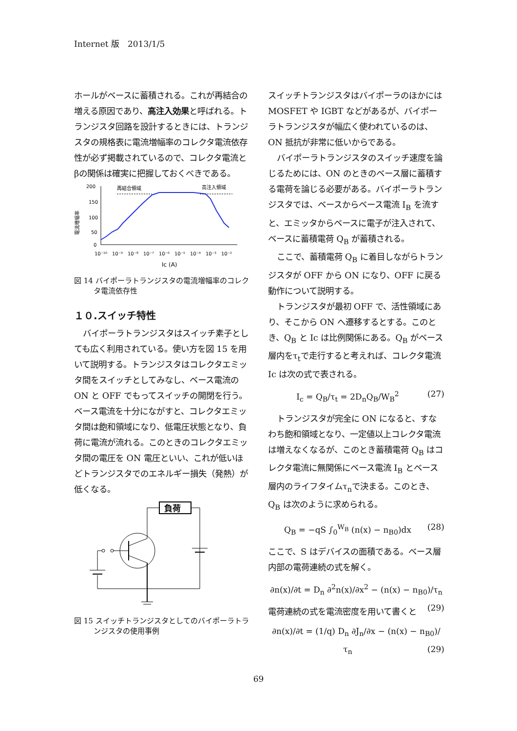Internet 版　2013/1/5
ホールがベースに蓄積される。これが再結合の増える原因であり、高注入効果と呼ばれる。トランジスタ回路を設計するときには、トランジスタの規格表に電流増幅率のコレクタ電流依存性が必ず掲載されているので、コレクタ電流とβの関係は確実に把握しておくべきである。
電流増幅率
200
150
100
50
0
再結合領域
高注入領域
10⁻¹⁰
10⁻⁹
10⁻⁸
10⁻⁷
10⁻⁶
10⁻⁵
10⁻⁴
10⁻³
10⁻²
Ic (A)
図 14 バイポーラトランジスタの電流増幅率のコレクタ電流依存性
１０.スイッチ特性
バイポーラトランジスタはスイッチ素子としても広く利用されている。使い方を図 15 を用いて説明する。トランジスタはコレクタエミッタ間をスイッチとしてみなし、ベース電流の ON と OFF でもってスイッチの開閉を行う。ベース電流を十分にながすと、コレクタエミッタ間は飽和領域になり、低電圧状態となり、負荷に電流が流れる。このときのコレクタエミッタ間の電圧を ON 電圧といい、これが低いほどトランジスタでのエネルギー損失（発熱）が低くなる。
負荷
図 15 スイッチトランジスタとしてのバイポーラトランジスタの使用事例
スイッチトランジスタはバイポーラのほかには MOSFET や IGBT などがあるが、バイポーラトランジスタが幅広く使われているのは、ON 抵抗が非常に低いからである。
バイポーラトランジスタのスイッチ速度を論じるためには、ON のときのベース層に蓄積する電荷を論じる必要がある。バイポーラトランジスタでは、ベースからベース電流 I<sub>B</sub> を流すと、エミッタからベースに電子が注入されて、ベースに蓄積電荷 Q<sub>B</sub> が蓄積される。
ここで、蓄積電荷 Q<sub>B</sub> に着目しながらトランジスタが OFF から ON になり、OFF に戻る動作について説明する。
トランジスタが最初 OFF で、活性領域にあり、そこから ON へ遷移するとする。このとき、Q<sub>B</sub> と Ic は比例関係にある。Q<sub>B</sub> がベース層内をτ<sub>t</sub>で走行すると考えれば、コレクタ電流 Ic は次の式で表される。
I<sub>c</sub> = Q<sub>B</sub>/τ<sub>t</sub> = 2D<sub>n</sub>Q<sub>B</sub>/W<sub>B</sub><sup>2</sup> (27)
トランジスタが完全に ON になると、すなわち飽和領域となり、一定値以上コレクタ電流は増えなくなるが、このとき蓄積電荷 Q<sub>B</sub> はコレクタ電流に無関係にベース電流 I<sub>B</sub> とベース層内のライフタイムτ<sub>n</sub>で決まる。このとき、Q<sub>B</sub> は次のように求められる。
Q<sub>B</sub> = −qS ∫<sub>0</sub><sup>W<sub>B</sub></sup> (n(x) − n<sub>B0</sub>)dx (28)
ここで、S はデバイスの面積である。ベース層内部の電荷連続の式を解く。
∂n(x)/∂t = D<sub>n</sub> ∂<sup>2</sup>n(x)/∂x<sup>2</sup> − (n(x) − n<sub>B0</sub>)/τ<sub>n</sub> (29)
電荷連続の式を電流密度を用いて書くと
∂n(x)/∂t = (1/q) D<sub>n</sub> ∂J<sub>n</sub>/∂x − (n(x) − n<sub>B0</sub>)/τ<sub>n</sub> (29)
69